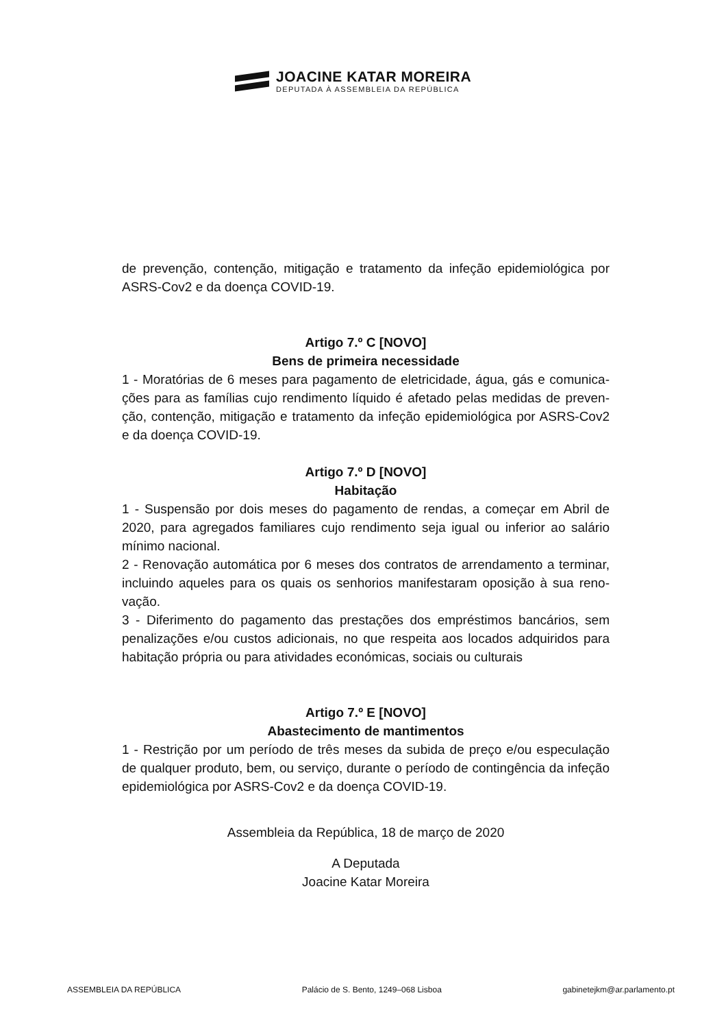JOACINE KATAR MOREIRA
DEPUTADA À ASSEMBLEIA DA REPÚBLICA
de prevenção, contenção, mitigação e tratamento da infeção epidemiológica por ASRS-Cov2 e da doença COVID-19.
Artigo 7.º C [NOVO]
Bens de primeira necessidade
1 - Moratórias de 6 meses para pagamento de eletricidade, água, gás e comunica­ções para as famílias cujo rendimento líquido é afetado pelas medidas de preven­ção, contenção, mitigação e tratamento da infeção epidemiológica por ASRS-Cov2 e da doença COVID-19.
Artigo 7.º D [NOVO]
Habitação
1 - Suspensão por dois meses do pagamento de rendas, a começar em Abril de 2020, para agregados familiares cujo rendimento seja igual ou inferior ao salário mínimo nacional.
2 - Renovação automática por 6 meses dos contratos de arrendamento a terminar, incluindo aqueles para os quais os senhorios manifestaram oposição à sua reno­vação.
3 - Diferimento do pagamento das prestações dos empréstimos bancários, sem penalizações e/ou custos adicionais, no que respeita aos locados adquiridos para habitação própria ou para atividades económicas, sociais ou culturais
Artigo 7.º E [NOVO]
Abastecimento de mantimentos
1 - Restrição por um período de três meses da subida de preço e/ou especulação de qualquer produto, bem, ou serviço, durante o período de contingência da infe­ção epidemiológica por ASRS-Cov2 e da doença COVID-19.
Assembleia da República, 18 de março de 2020
A Deputada
Joacine Katar Moreira
ASSEMBLEIA DA REPÚBLICA Palácio de S. Bento, 1249–068 Lisboa gabinetejkm@ar.parlamento.pt